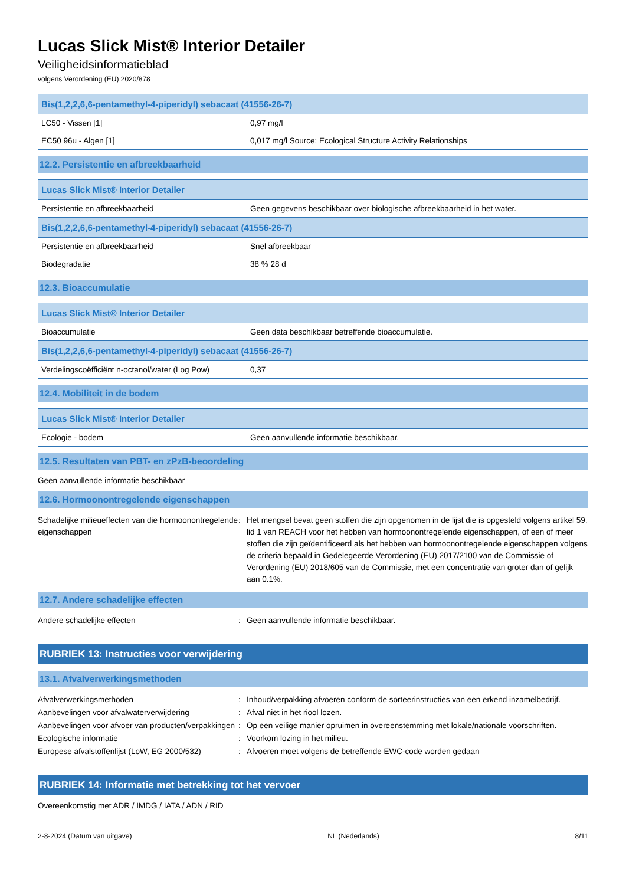Lucas Slick Mist® Interior Detailer
Veiligheidsinformatieblad
volgens Verordening (EU) 2020/878
| Bis(1,2,2,6,6-pentamethyl-4-piperidyl) sebacaat (41556-26-7) | |
| --- | --- |
| LC50 - Vissen [1] | 0,97 mg/l |
| EC50 96u - Algen [1] | 0,017 mg/l Source: Ecological Structure Activity Relationships |
12.2. Persistentie en afbreekbaarheid
| Lucas Slick Mist® Interior Detailer | |
| --- | --- |
| Persistentie en afbreekbaarheid | Geen gegevens beschikbaar over biologische afbreekbaarheid in het water. |
| Bis(1,2,2,6,6-pentamethyl-4-piperidyl) sebacaat (41556-26-7) | |
| Persistentie en afbreekbaarheid | Snel afbreekbaar |
| Biodegradatie | 38 % 28 d |
12.3. Bioaccumulatie
| Lucas Slick Mist® Interior Detailer | |
| --- | --- |
| Bioaccumulatie | Geen data beschikbaar betreffende bioaccumulatie. |
| Bis(1,2,2,6,6-pentamethyl-4-piperidyl) sebacaat (41556-26-7) | |
| Verdelingscoëfficiënt n-octanol/water (Log Pow) | 0,37 |
12.4. Mobiliteit in de bodem
| Lucas Slick Mist® Interior Detailer | |
| --- | --- |
| Ecologie - bodem | Geen aanvullende informatie beschikbaar. |
12.5. Resultaten van PBT- en zPzB-beoordeling
Geen aanvullende informatie beschikbaar
12.6. Hormoonontregelende eigenschappen
Schadelijke milieueffecten van die hormoonontregelende eigenschappen
: Het mengsel bevat geen stoffen die zijn opgenomen in de lijst die is opgesteld volgens artikel 59, lid 1 van REACH voor het hebben van hormoonontregelende eigenschappen, of een of meer stoffen die zijn geïdentificeerd als het hebben van hormoonontregelende eigenschappen volgens de criteria bepaald in Gedelegeerde Verordening (EU) 2017/2100 van de Commissie of Verordening (EU) 2018/605 van de Commissie, met een concentratie van groter dan of gelijk aan 0.1%.
12.7. Andere schadelijke effecten
Andere schadelijke effecten : Geen aanvullende informatie beschikbaar.
RUBRIEK 13: Instructies voor verwijdering
13.1. Afvalverwerkingsmethoden
Afvalverwerkingsmethoden : Inhoud/verpakking afvoeren conform de sorteerinstructies van een erkend inzamelbedrijf.
Aanbevelingen voor afvalwaterverwijdering : Afval niet in het riool lozen.
Aanbevelingen voor afvoer van producten/verpakkingen
: Op een veilige manier opruimen in overeenstemming met lokale/nationale voorschriften.
Ecologische informatie : Voorkom lozing in het milieu.
Europese afvalstoffenlijst (LoW, EG 2000/532)
: Afvoeren moet volgens de betreffende EWC-code worden gedaan
RUBRIEK 14: Informatie met betrekking tot het vervoer
Overeenkomstig met ADR / IMDG / IATA / ADN / RID
2-8-2024 (Datum van uitgave) NL (Nederlands) 8/11